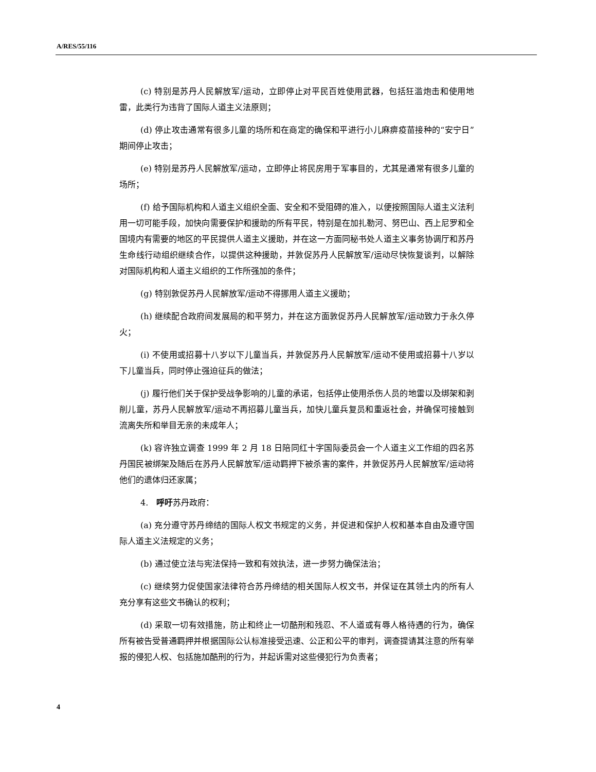A/RES/55/116
(c) 特别是苏丹人民解放军/运动，立即停止对平民百姓使用武器，包括狂滥炮击和使用地雷，此类行为违背了国际人道主义法原则；
(d) 停止攻击通常有很多儿童的场所和在商定的确保和平进行小儿麻痹疫苗接种的“安宁日”期间停止攻击；
(e) 特别是苏丹人民解放军/运动，立即停止将民房用于军事目的，尤其是通常有很多儿童的场所；
(f) 给予国际机构和人道主义组织全面、安全和不受阻碍的准入，以便按照国际人道主义法利用一切可能手段，加快向需要保护和援助的所有平民，特别是在加扎勒河、努巴山、西上尼罗和全国境内有需要的地区的平民提供人道主义援助，并在这一方面同秘书处人道主义事务协调厅和苏丹生命线行动组织继续合作，以提供这种援助，并敦促苏丹人民解放军/运动尽快恢复谈判，以解除对国际机构和人道主义组织的工作所强加的条件；
(g) 特别敦促苏丹人民解放军/运动不得挪用人道主义援助；
(h) 继续配合政府间发展局的和平努力，并在这方面敦促苏丹人民解放军/运动致力于永久停火；
(i) 不使用或招募十八岁以下儿童当兵，并敦促苏丹人民解放军/运动不使用或招募十八岁以下儿童当兵，同时停止强迫征兵的做法；
(j) 履行他们关于保护受战争影响的儿童的承诺，包括停止使用杀伤人员的地雷以及绑架和剥削儿童，苏丹人民解放军/运动不再招募儿童当兵，加快儿童兵复员和重返社会，并确保可接触到流离失所和举目无亲的未成年人；
(k) 容许独立调查 1999 年 2 月 18 日陪同红十字国际委员会一个人道主义工作组的四名苏丹国民被绑架及随后在苏丹人民解放军/运动羁押下被杀害的案件，并敦促苏丹人民解放军/运动将他们的遗体归还家属；
4.　呼吁苏丹政府：
(a) 充分遵守苏丹缔结的国际人权文书规定的义务，并促进和保护人权和基本自由及遵守国际人道主义法规定的义务；
(b) 通过使立法与宪法保持一致和有效执法，进一步努力确保法治；
(c) 继续努力促使国家法律符合苏丹缔结的相关国际人权文书，并保证在其领土内的所有人充分享有这些文书确认的权利；
(d) 采取一切有效措施，防止和终止一切酷刑和残忍、不人道或有辱人格待遇的行为，确保所有被告受普通羁押并根据国际公认标准接受迅速、公正和公平的审判，调查提请其注意的所有举报的侵犯人权、包括施加酷刑的行为，并起诉需对这些侵犯行为负责者；
4